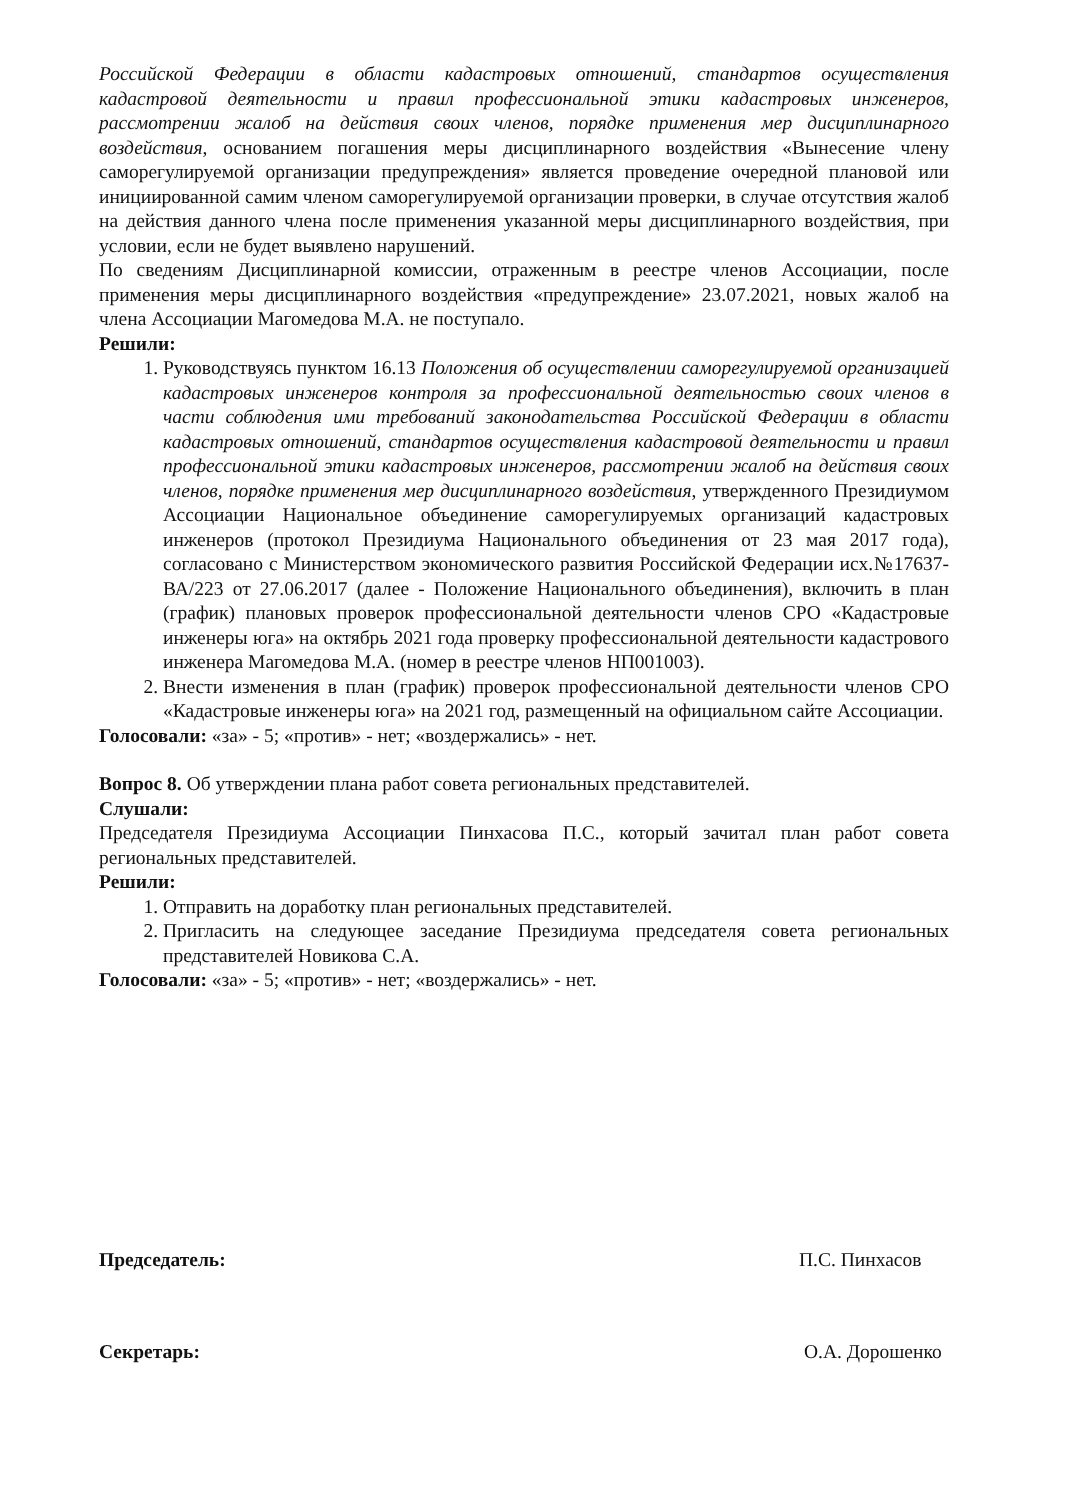Российской Федерации в области кадастровых отношений, стандартов осуществления кадастровой деятельности и правил профессиональной этики кадастровых инженеров, рассмотрении жалоб на действия своих членов, порядке применения мер дисциплинарного воздействия, основанием погашения меры дисциплинарного воздействия «Вынесение члену саморегулируемой организации предупреждения» является проведение очередной плановой или инициированной самим членом саморегулируемой организации проверки, в случае отсутствия жалоб на действия данного члена после применения указанной меры дисциплинарного воздействия, при условии, если не будет выявлено нарушений.
По сведениям Дисциплинарной комиссии, отраженным в реестре членов Ассоциации, после применения меры дисциплинарного воздействия «предупреждение» 23.07.2021, новых жалоб на члена Ассоциации Магомедова М.А. не поступало.
Решили:
1. Руководствуясь пунктом 16.13 Положения об осуществлении саморегулируемой организацией кадастровых инженеров контроля за профессиональной деятельностью своих членов в части соблюдения ими требований законодательства Российской Федерации в области кадастровых отношений, стандартов осуществления кадастровой деятельности и правил профессиональной этики кадастровых инженеров, рассмотрении жалоб на действия своих членов, порядке применения мер дисциплинарного воздействия, утвержденного Президиумом Ассоциации Национальное объединение саморегулируемых организаций кадастровых инженеров (протокол Президиума Национального объединения от 23 мая 2017 года), согласовано с Министерством экономического развития Российской Федерации исх.№17637-ВА/223 от 27.06.2017 (далее - Положение Национального объединения), включить в план (график) плановых проверок профессиональной деятельности членов СРО «Кадастровые инженеры юга» на октябрь 2021 года проверку профессиональной деятельности кадастрового инженера Магомедова М.А. (номер в реестре членов НП001003).
2. Внести изменения в план (график) проверок профессиональной деятельности членов СРО «Кадастровые инженеры юга» на 2021 год, размещенный на официальном сайте Ассоциации.
Голосовали: «за» - 5; «против» - нет; «воздержались» - нет.
Вопрос 8. Об утверждении плана работ совета региональных представителей.
Слушали:
Председателя Президиума Ассоциации Пинхасова П.С., который зачитал план работ совета региональных представителей.
Решили:
1. Отправить на доработку план региональных представителей.
2. Пригласить на следующее заседание Президиума председателя совета региональных представителей Новикова С.А.
Голосовали: «за» - 5; «против» - нет; «воздержались» - нет.
Председатель: П.С. Пинхасов
Секретарь: О.А. Дорошенко